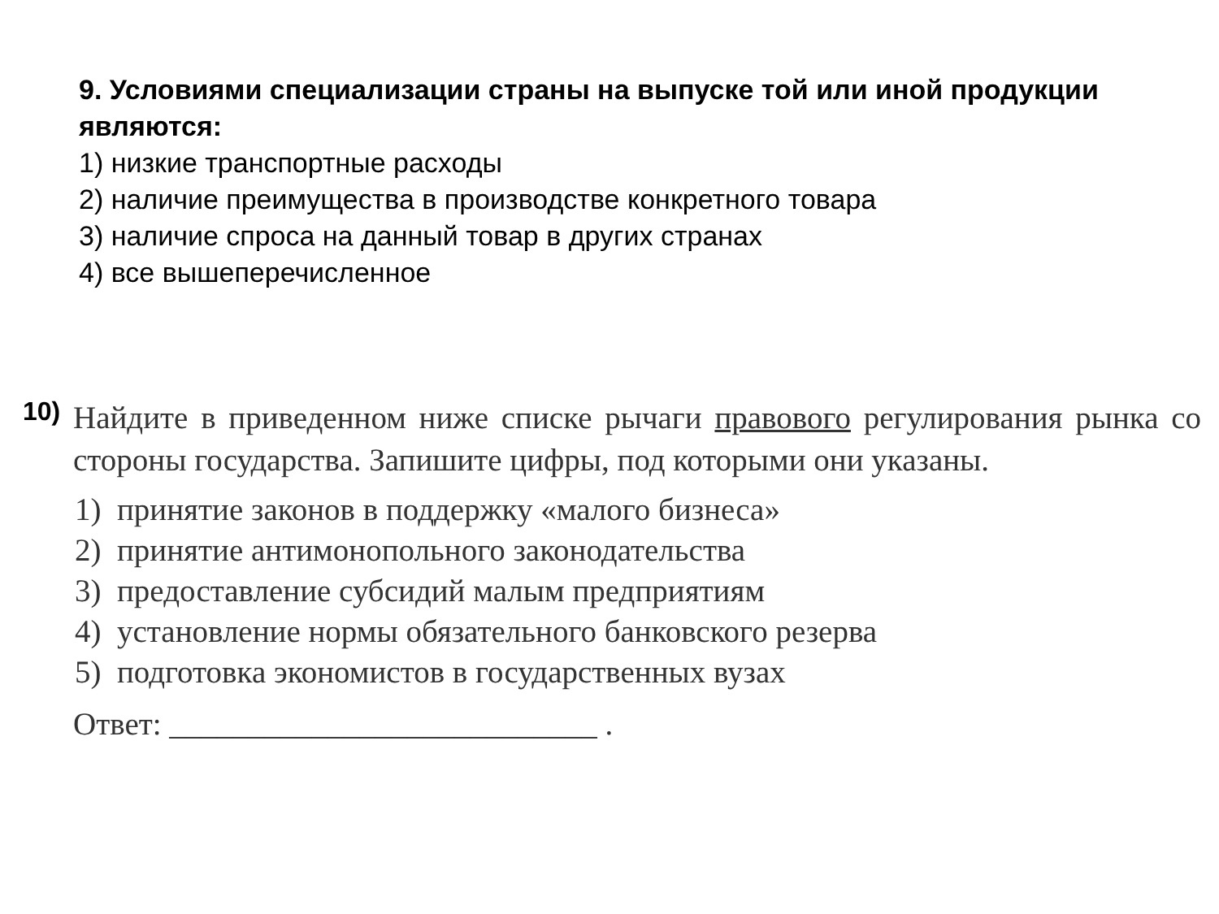9. Условиями специализации страны на выпуске той или иной продукции являются:
1) низкие транспортные расходы
2) наличие преимущества в производстве конкретного товара
3) наличие спроса на данный товар в других странах
4) все вышеперечисленное
10)
Найдите в приведенном ниже списке рычаги правового регулирования рынка со стороны государства. Запишите цифры, под которыми они указаны.
1) принятие законов в поддержку «малого бизнеса»
2) принятие антимонопольного законодательства
3) предоставление субсидий малым предприятиям
4) установление нормы обязательного банковского резерва
5) подготовка экономистов в государственных вузах
Ответ: ___________________________ .